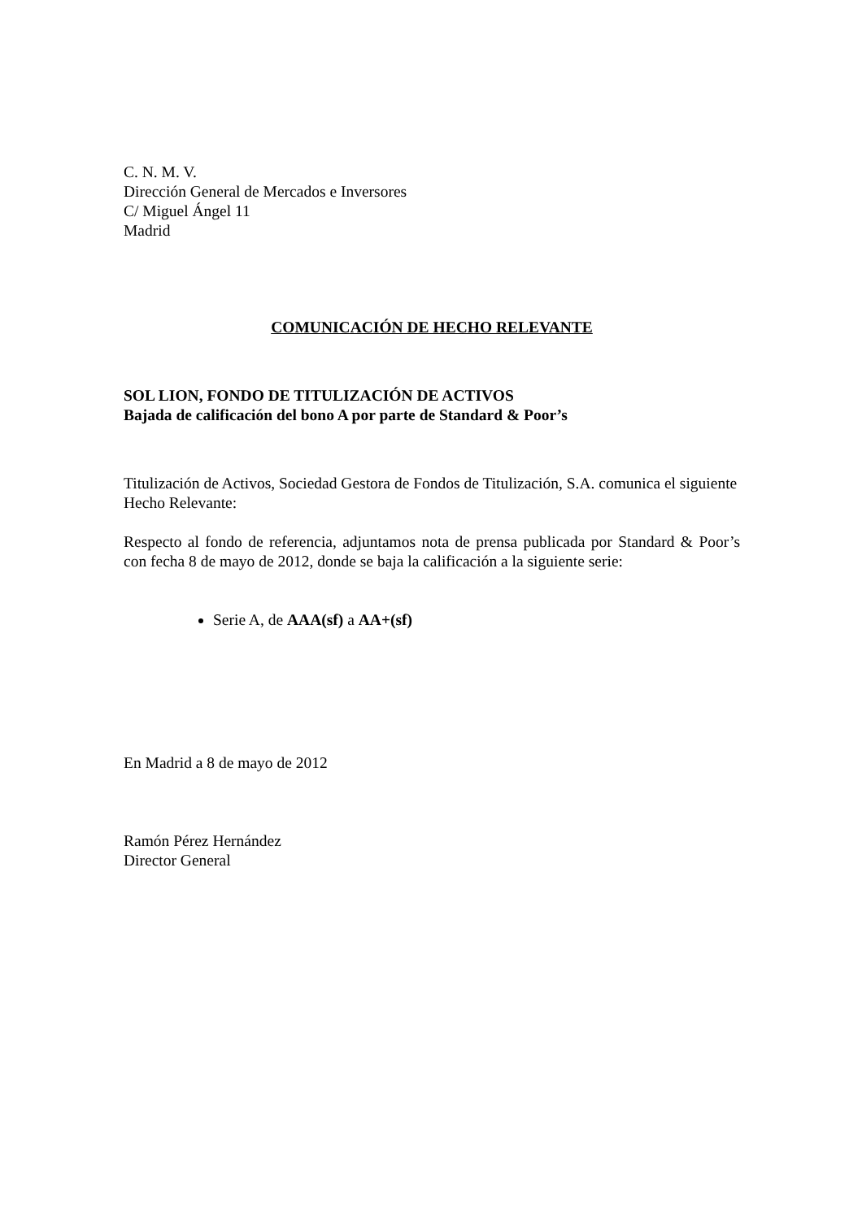C. N. M. V.
Dirección General de Mercados e Inversores
C/ Miguel Ángel 11
Madrid
COMUNICACIÓN DE HECHO RELEVANTE
SOL LION, FONDO DE TITULIZACIÓN DE ACTIVOS
Bajada de calificación del bono A por parte de Standard & Poor’s
Titulización de Activos, Sociedad Gestora de Fondos de Titulización, S.A. comunica el siguiente Hecho Relevante:
Respecto al fondo de referencia, adjuntamos nota de prensa publicada por Standard & Poor’s con fecha 8 de mayo de 2012, donde se baja la calificación a la siguiente serie:
Serie A, de AAA(sf) a AA+(sf)
En Madrid a 8 de mayo de 2012
Ramón Pérez Hernández
Director General